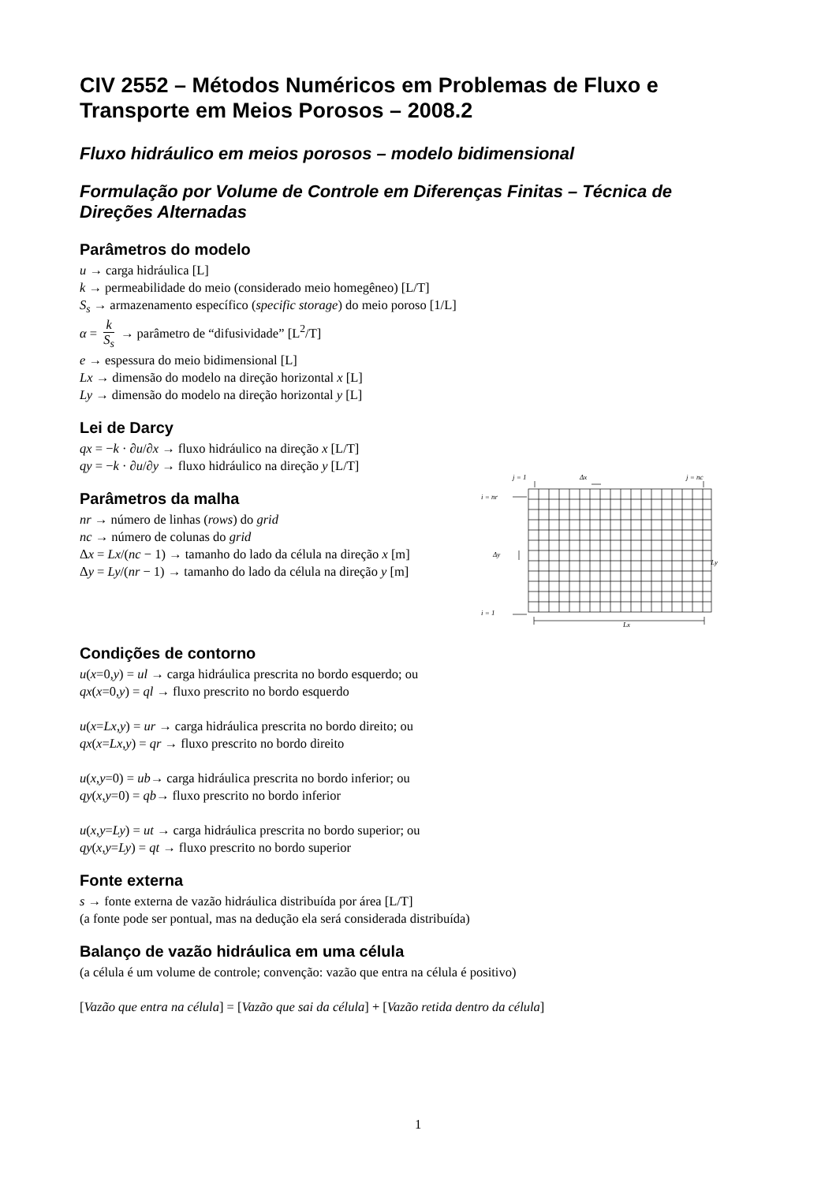CIV 2552 – Métodos Numéricos em Problemas de Fluxo e Transporte em Meios Porosos – 2008.2
Fluxo hidráulico em meios porosos – modelo bidimensional
Formulação por Volume de Controle em Diferenças Finitas – Técnica de Direções Alternadas
Parâmetros do modelo
u → carga hidráulica [L]
k → permeabilidade do meio (considerado meio homegêneo) [L/T]
S<sub>s</sub> → armazenamento específico (specific storage) do meio poroso [1/L]
α = k S<sub>s</sub> → parâmetro de “difusividade” [L<sup>2</sup>/T]
e → espessura do meio bidimensional [L]
Lx → dimensão do modelo na direção horizontal x [L]
Ly → dimensão do modelo na direção horizontal y [L]
Lei de Darcy
qx = −k · ∂u/∂x → fluxo hidráulico na direção x [L/T]
qy = −k · ∂u/∂y → fluxo hidráulico na direção y [L/T]
Parâmetros da malha
nr → número de linhas (rows) do grid
nc → número de colunas do grid
Δx = Lx/(nc − 1) → tamanho do lado da célula na direção x [m]
Δy = Ly/(nr − 1) → tamanho do lado da célula na direção y [m]
j = 1
Δx
j = nc
i = nr
Δy
Ly
i = 1
Lx
Condições de contorno
u(x=0,y) = ul → carga hidráulica prescrita no bordo esquerdo; ou
qx(x=0,y) = ql → fluxo prescrito no bordo esquerdo
u(x=Lx,y) = ur → carga hidráulica prescrita no bordo direito; ou
qx(x=Lx,y) = qr → fluxo prescrito no bordo direito
u(x,y=0) = ub→ carga hidráulica prescrita no bordo inferior; ou
qy(x,y=0) = qb→ fluxo prescrito no bordo inferior
u(x,y=Ly) = ut → carga hidráulica prescrita no bordo superior; ou
qy(x,y=Ly) = qt → fluxo prescrito no bordo superior
Fonte externa
s → fonte externa de vazão hidráulica distribuída por área [L/T]
(a fonte pode ser pontual, mas na dedução ela será considerada distribuída)
Balanço de vazão hidráulica em uma célula
(a célula é um volume de controle; convenção: vazão que entra na célula é positivo)
[Vazão que entra na célula] = [Vazão que sai da célula] + [Vazão retida dentro da célula]
1